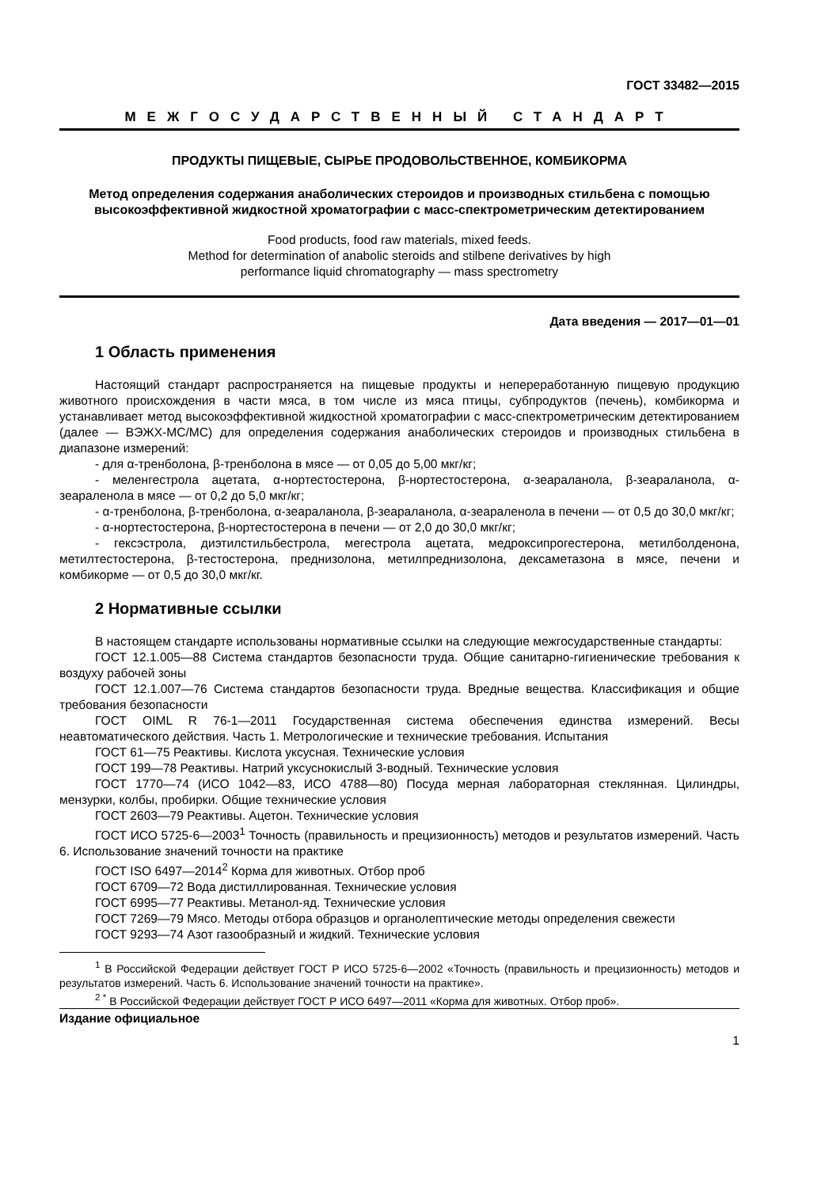ГОСТ 33482—2015
МЕЖГОСУДАРСТВЕННЫЙ СТАНДАРТ
ПРОДУКТЫ ПИЩЕВЫЕ, СЫРЬЕ ПРОДОВОЛЬСТВЕННОЕ, КОМБИКОРМА
Метод определения содержания анаболических стероидов и производных стильбена с помощью высокоэффективной жидкостной хроматографии с масс-спектрометрическим детектированием
Food products, food raw materials, mixed feeds.
Method for determination of anabolic steroids and stilbene derivatives by high
performance liquid chromatography — mass spectrometry
Дата введения — 2017—01—01
1 Область применения
Настоящий стандарт распространяется на пищевые продукты и непереработанную пищевую продукцию животного происхождения в части мяса, в том числе из мяса птицы, субпродуктов (печень), комбикорма и устанавливает метод высокоэффективной жидкостной хроматографии с масс-спектрометрическим детектированием (далее — ВЭЖХ-МС/МС) для определения содержания анаболических стероидов и производных стильбена в диапазоне измерений:
- для α-тренболона, β-тренболона в мясе — от 0,05 до 5,00 мкг/кг;
- меленгестрола ацетата, α-нортестостерона, β-нортестостерона, α-зеараланола, β-зеараланола, α-зеараленола в мясе — от 0,2 до 5,0 мкг/кг;
- α-тренболона, β-тренболона, α-зеараланола, β-зеараланола, α-зеараленола в печени — от 0,5 до 30,0 мкг/кг;
- α-нортестостерона, β-нортестостерона в печени — от 2,0 до 30,0 мкг/кг;
- гексэстрола, диэтилстильбестрола, мегестрола ацетата, медроксипрогестерона, метилболденона, метилтестостерона, β-тестостерона, преднизолона, метилпреднизолона, дексаметазона в мясе, печени и комбикорме — от 0,5 до 30,0 мкг/кг.
2 Нормативные ссылки
В настоящем стандарте использованы нормативные ссылки на следующие межгосударственные стандарты:
ГОСТ 12.1.005—88 Система стандартов безопасности труда. Общие санитарно-гигиенические требования к воздуху рабочей зоны
ГОСТ 12.1.007—76 Система стандартов безопасности труда. Вредные вещества. Классификация и общие требования безопасности
ГОСТ OIML R 76-1—2011 Государственная система обеспечения единства измерений. Весы неавтоматического действия. Часть 1. Метрологические и технические требования. Испытания
ГОСТ 61—75 Реактивы. Кислота уксусная. Технические условия
ГОСТ 199—78 Реактивы. Натрий уксуснокислый 3-водный. Технические условия
ГОСТ 1770—74 (ИСО 1042—83, ИСО 4788—80) Посуда мерная лабораторная стеклянная. Цилиндры, мензурки, колбы, пробирки. Общие технические условия
ГОСТ 2603—79 Реактивы. Ацетон. Технические условия
ГОСТ ИСО 5725-6—2003<sup>1</sup> Точность (правильность и прецизионность) методов и результатов измерений. Часть 6. Использование значений точности на практике
ГОСТ ISO 6497—2014<sup>2</sup> Корма для животных. Отбор проб
ГОСТ 6709—72 Вода дистиллированная. Технические условия
ГОСТ 6995—77 Реактивы. Метанол-яд. Технические условия
ГОСТ 7269—79 Мясо. Методы отбора образцов и органолептические методы определения свежести
ГОСТ 9293—74 Азот газообразный и жидкий. Технические условия
<sup>1</sup> В Российской Федерации действует ГОСТ Р ИСО 5725-6—2002 «Точность (правильность и прецизионность) методов и результатов измерений. Часть 6. Использование значений точности на практике».
<sup>2 *</sup> В Российской Федерации действует ГОСТ Р ИСО 6497—2011 «Корма для животных. Отбор проб».
Издание официальное
1